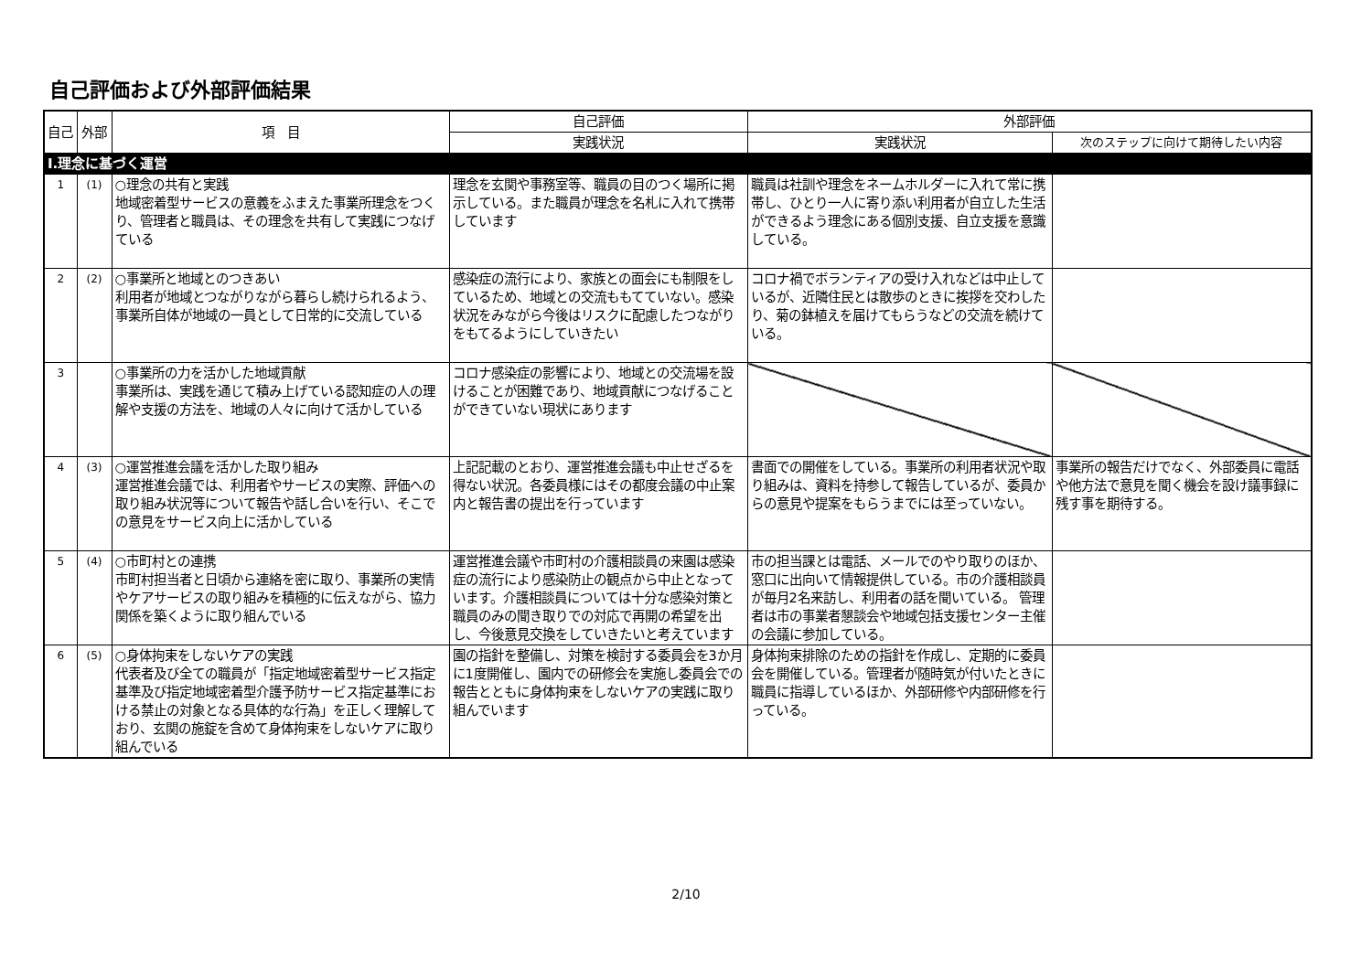自己評価および外部評価結果
| 自己 | 外部 | 項 目 | 自己評価 | 外部評価 | |
| --- | --- | --- | --- | --- | --- |
| | | | 実践状況 | 実践状況 | 次のステップに向けて期待したい内容 |
| Ⅰ.理念に基づく運営 | | | | | |
| 1 | (1) | ○理念の共有と実践 地域密着型サービスの意義をふまえた事業所理念をつくり、管理者と職員は、その理念を共有して実践につなげている | 理念を玄関や事務室等、職員の目のつく場所に掲示している。また職員が理念を名札に入れて携帯しています | 職員は社訓や理念をネームホルダーに入れて常に携帯し、ひとり一人に寄り添い利用者が自立した生活ができるよう理念にある個別支援、自立支援を意識している。 | |
| 2 | (2) | ○事業所と地域とのつきあい 利用者が地域とつながりながら暮らし続けられるよう、事業所自体が地域の一員として日常的に交流している | 感染症の流行により、家族との面会にも制限をしているため、地域との交流ももてていない。感染状況をみながら今後はリスクに配慮したつながりをもてるようにしていきたい | コロナ禍でボランティアの受け入れなどは中止しているが、近隣住民とは散歩のときに挨拶を交わしたり、菊の鉢植えを届けてもらうなどの交流を続けている。 | |
| 3 | | ○事業所の力を活かした地域貢献 事業所は、実践を通じて積み上げている認知症の人の理解や支援の方法を、地域の人々に向けて活かしている | コロナ感染症の影響により、地域との交流場を設けることが困難であり、地域貢献につなげることができていない現状にあります | | |
| 4 | (3) | ○運営推進会議を活かした取り組み 運営推進会議では、利用者やサービスの実際、評価への取り組み状況等について報告や話し合いを行い、そこでの意見をサービス向上に活かしている | 上記記載のとおり、運営推進会議も中止せざるを得ない状況。各委員様にはその都度会議の中止案内と報告書の提出を行っています | 書面での開催をしている。事業所の利用者状況や取り組みは、資料を持参して報告しているが、委員からの意見や提案をもらうまでには至っていない。 | 事業所の報告だけでなく、外部委員に電話や他方法で意見を聞く機会を設け議事録に残す事を期待する。 |
| 5 | (4) | ○市町村との連携 市町村担当者と日頃から連絡を密に取り、事業所の実情やケアサービスの取り組みを積極的に伝えながら、協力関係を築くように取り組んでいる | 運営推進会議や市町村の介護相談員の来園は感染症の流行により感染防止の観点から中止となっています。介護相談員については十分な感染対策と職員のみの聞き取りでの対応で再開の希望を出し、今後意見交換をしていきたいと考えています | 市の担当課とは電話、メールでのやり取りのほか、窓口に出向いて情報提供している。市の介護相談員が毎月2名来訪し、利用者の話を聞いている。 管理者は市の事業者懇談会や地域包括支援センター主催の会議に参加している。 | |
| 6 | (5) | ○身体拘束をしないケアの実践 代表者及び全ての職員が「指定地域密着型サービス指定基準及び指定地域密着型介護予防サービス指定基準における禁止の対象となる具体的な行為」を正しく理解しており、玄関の施錠を含めて身体拘束をしないケアに取り組んでいる | 園の指針を整備し、対策を検討する委員会を3か月に1度開催し、園内での研修会を実施し委員会での報告とともに身体拘束をしないケアの実践に取り組んでいます | 身体拘束排除のための指針を作成し、定期的に委員会を開催している。管理者が随時気が付いたときに職員に指導しているほか、外部研修や内部研修を行っている。 | |
2/10